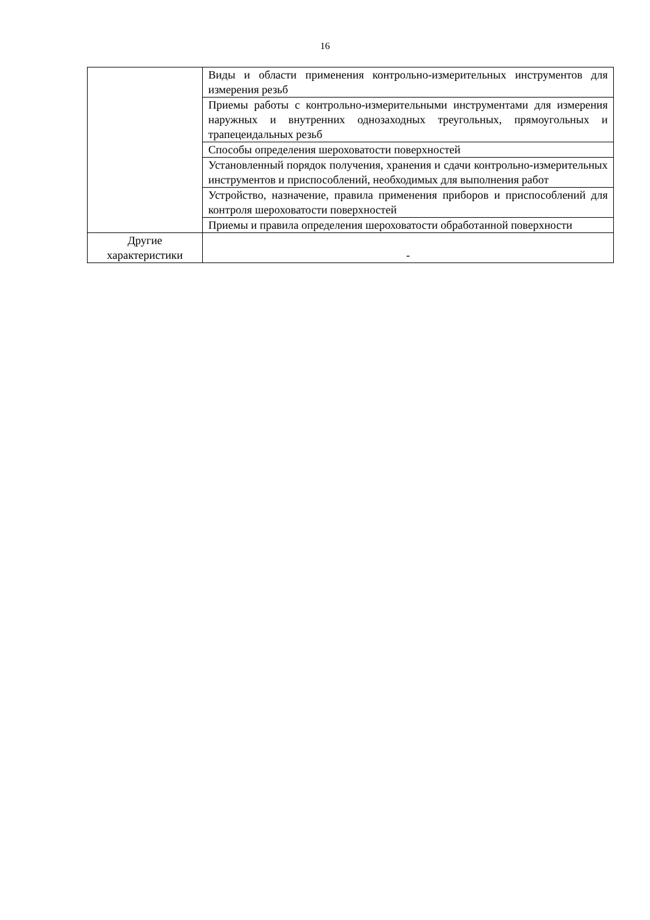16
| | Виды и области применения контрольно-измерительных инструментов для измерения резьб |
| | Приемы работы с контрольно-измерительными инструментами для измерения наружных и внутренних однозаходных треугольных, прямоугольных и трапецеидальных резьб |
| | Способы определения шероховатости поверхностей |
| | Установленный порядок получения, хранения и сдачи контрольно-измерительных инструментов и приспособлений, необходимых для выполнения работ |
| | Устройство, назначение, правила применения приборов и приспособлений для контроля шероховатости поверхностей |
| | Приемы и правила определения шероховатости обработанной поверхности |
| Другие характеристики | - |